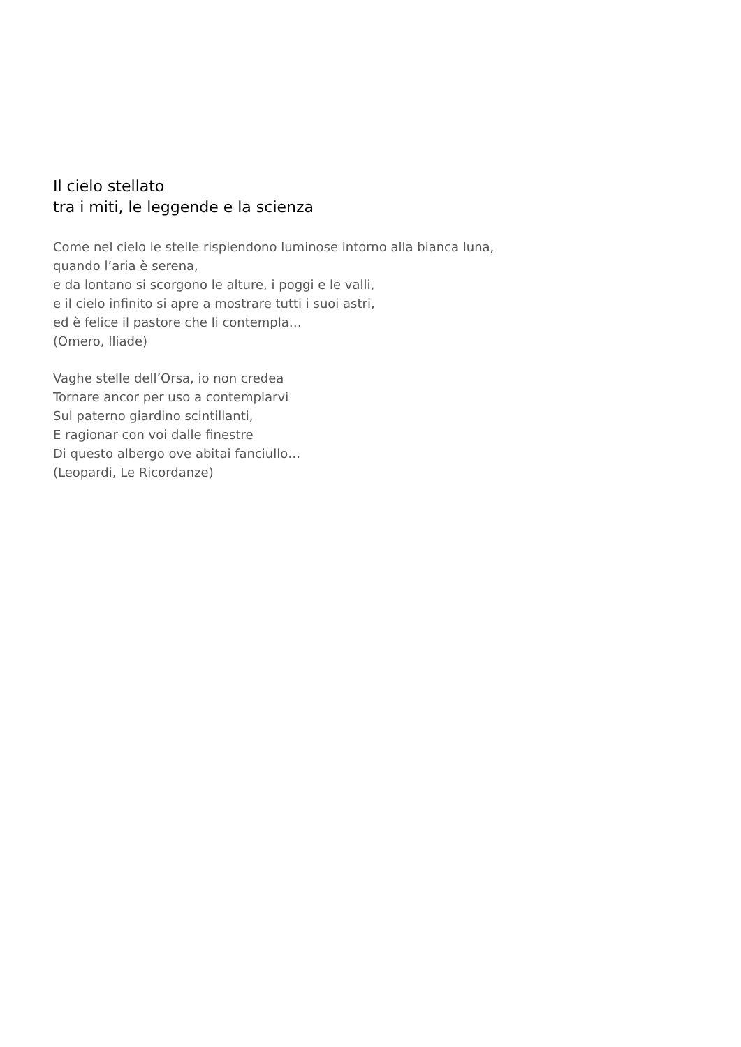Il cielo stellato
tra i miti, le leggende e la scienza
Come nel cielo le stelle risplendono luminose intorno alla bianca luna,
quando l’aria è serena,
e da lontano si scorgono le alture, i poggi e le valli,
e il cielo infinito si apre a mostrare tutti i suoi astri,
ed è felice il pastore che li contempla…
(Omero, Iliade)
Vaghe stelle dell’Orsa, io non credea
Tornare ancor per uso a contemplarvi
Sul paterno giardino scintillanti,
E ragionar con voi dalle finestre
Di questo albergo ove abitai fanciullo…
(Leopardi, Le Ricordanze)